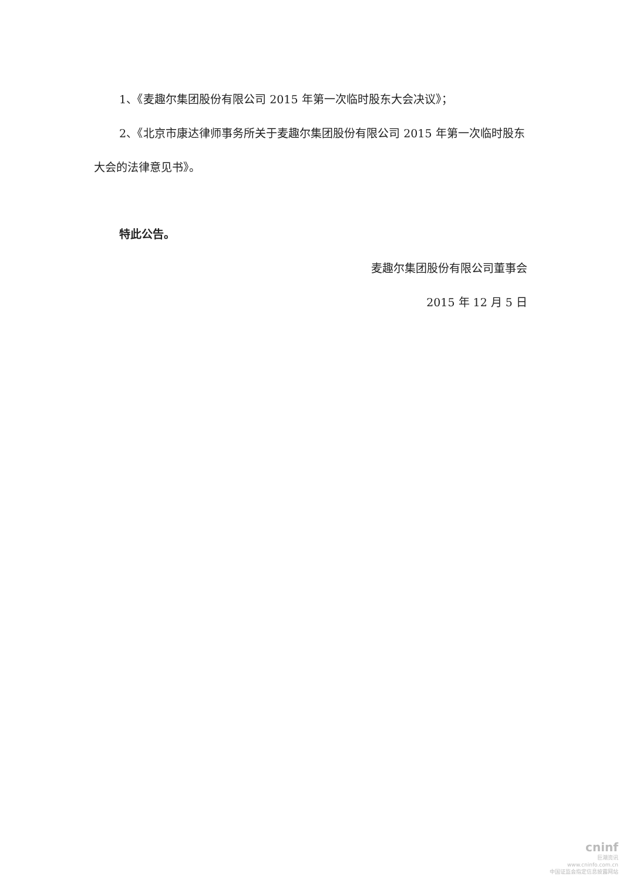1、《麦趣尔集团股份有限公司 2015 年第一次临时股东大会决议》；
2、《北京市康达律师事务所关于麦趣尔集团股份有限公司 2015 年第一次临时股东大会的法律意见书》。
特此公告。
麦趣尔集团股份有限公司董事会
2015 年 12 月 5 日
cninf
巨潮资讯
www.cninfo.com.cn
中国证监会指定信息披露网站